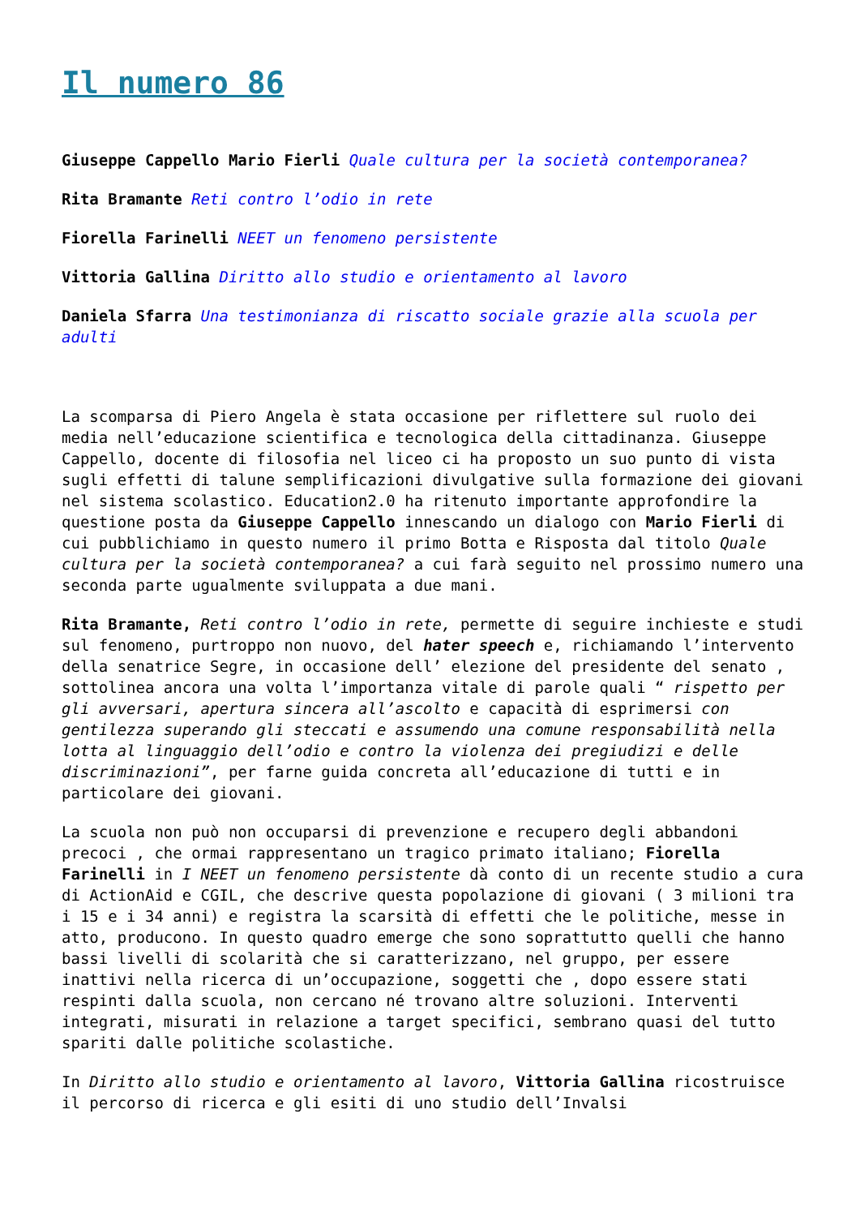Il numero 86
Giuseppe Cappello Mario Fierli Quale cultura per la società contemporanea?
Rita Bramante Reti contro l’odio in rete
Fiorella Farinelli NEET un fenomeno persistente
Vittoria Gallina Diritto allo studio e orientamento al lavoro
Daniela Sfarra Una testimonianza di riscatto sociale grazie alla scuola per adulti
La scomparsa di Piero Angela è stata occasione per riflettere sul ruolo dei media nell’educazione scientifica e tecnologica della cittadinanza. Giuseppe Cappello, docente di filosofia nel liceo ci ha proposto un suo punto di vista sugli effetti di talune semplificazioni divulgative sulla formazione dei giovani nel sistema scolastico. Education2.0 ha ritenuto importante approfondire la questione posta da Giuseppe Cappello innescando un dialogo con Mario Fierli di cui pubblichiamo in questo numero il primo Botta e Risposta dal titolo Quale cultura per la società contemporanea? a cui farà seguito nel prossimo numero una seconda parte ugualmente sviluppata a due mani.
Rita Bramante, Reti contro l’odio in rete, permette di seguire inchieste e studi sul fenomeno, purtroppo non nuovo, del hater speech e, richiamando l’intervento della senatrice Segre, in occasione dell’ elezione del presidente del senato , sottolinea ancora una volta l’importanza vitale di parole quali “ rispetto per gli avversari, apertura sincera all’ascolto e capacità di esprimersi con gentilezza superando gli steccati e assumendo una comune responsabilità nella lotta al linguaggio dell’odio e contro la violenza dei pregiudizi e delle discriminazioni”, per farne guida concreta all’educazione di tutti e in particolare dei giovani.
La scuola non può non occuparsi di prevenzione e recupero degli abbandoni precoci , che ormai rappresentano un tragico primato italiano; Fiorella Farinelli in I NEET un fenomeno persistente dà conto di un recente studio a cura di ActionAid e CGIL, che descrive questa popolazione di giovani ( 3 milioni tra i 15 e i 34 anni) e registra la scarsità di effetti che le politiche, messe in atto, producono. In questo quadro emerge che sono soprattutto quelli che hanno bassi livelli di scolarità che si caratterizzano, nel gruppo, per essere inattivi nella ricerca di un’occupazione, soggetti che , dopo essere stati respinti dalla scuola, non cercano né trovano altre soluzioni. Interventi integrati, misurati in relazione a target specifici, sembrano quasi del tutto spariti dalle politiche scolastiche.
In Diritto allo studio e orientamento al lavoro, Vittoria Gallina ricostruisce il percorso di ricerca e gli esiti di uno studio dell’Invalsi